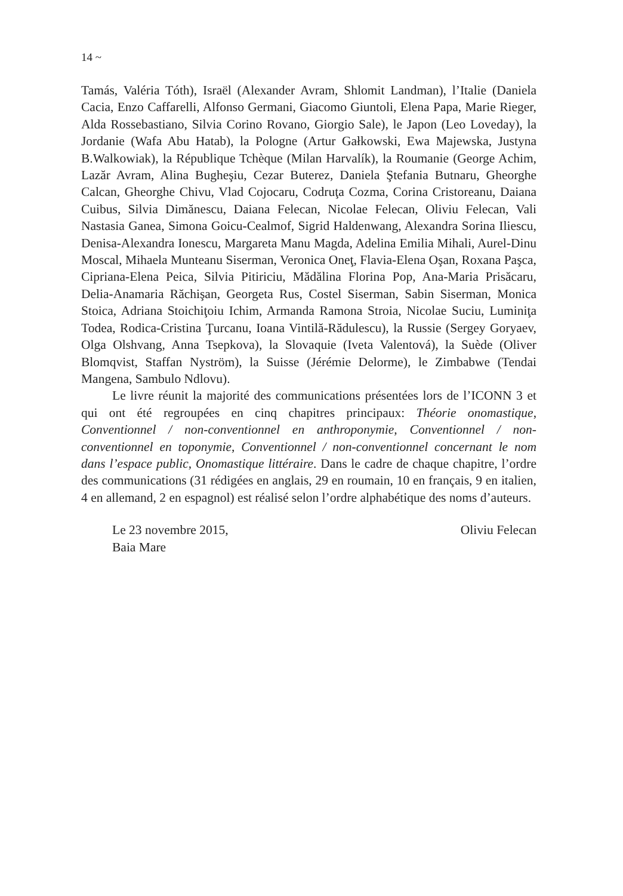14 ~
Tamás, Valéria Tóth), Israël (Alexander Avram, Shlomit Landman), l’Italie (Daniela Cacia, Enzo Caffarelli, Alfonso Germani, Giacomo Giuntoli, Elena Papa, Marie Rieger, Alda Rossebastiano, Silvia Corino Rovano, Giorgio Sale), le Japon (Leo Loveday), la Jordanie (Wafa Abu Hatab), la Pologne (Artur Gałkowski, Ewa Majewska, Justyna B.Walkowiak), la République Tchèque (Milan Harvalík), la Roumanie (George Achim, Lazăr Avram, Alina Bugheşiu, Cezar Buterez, Daniela Ştefania Butnaru, Gheorghe Calcan, Gheorghe Chivu, Vlad Cojocaru, Codruţa Cozma, Corina Cristoreanu, Daiana Cuibus, Silvia Dimănescu, Daiana Felecan, Nicolae Felecan, Oliviu Felecan, Vali Nastasia Ganea, Simona Goicu-Cealmof, Sigrid Haldenwang, Alexandra Sorina Iliescu, Denisa-Alexandra Ionescu, Margareta Manu Magda, Adelina Emilia Mihali, Aurel-Dinu Moscal, Mihaela Munteanu Siserman, Veronica Oneţ, Flavia-Elena Oşan, Roxana Paşca, Cipriana-Elena Peica, Silvia Pitiriciu, Mădălina Florina Pop, Ana-Maria Prisăcaru, Delia-Anamaria Răchişan, Georgeta Rus, Costel Siserman, Sabin Siserman, Monica Stoica, Adriana Stoichiţoiu Ichim, Armanda Ramona Stroia, Nicolae Suciu, Luminiţa Todea, Rodica-Cristina Ţurcanu, Ioana Vintilă-Rădulescu), la Russie (Sergey Goryaev, Olga Olshvang, Anna Tsepkova), la Slovaquie (Iveta Valentová), la Suède (Oliver Blomqvist, Staffan Nyström), la Suisse (Jérémie Delorme), le Zimbabwe (Tendai Mangena, Sambulo Ndlovu).
Le livre réunit la majorité des communications présentées lors de l’ICONN 3 et qui ont été regroupées en cinq chapitres principaux: Théorie onomastique, Conventionnel / non-conventionnel en anthroponymie, Conventionnel / non-conventionnel en toponymie, Conventionnel / non-conventionnel concernant le nom dans l’espace public, Onomastique littéraire. Dans le cadre de chaque chapitre, l’ordre des communications (31 rédigées en anglais, 29 en roumain, 10 en français, 9 en italien, 4 en allemand, 2 en espagnol) est réalisé selon l’ordre alphabétique des noms d’auteurs.
Le 23 novembre 2015,
Baia Mare
Oliviu Felecan